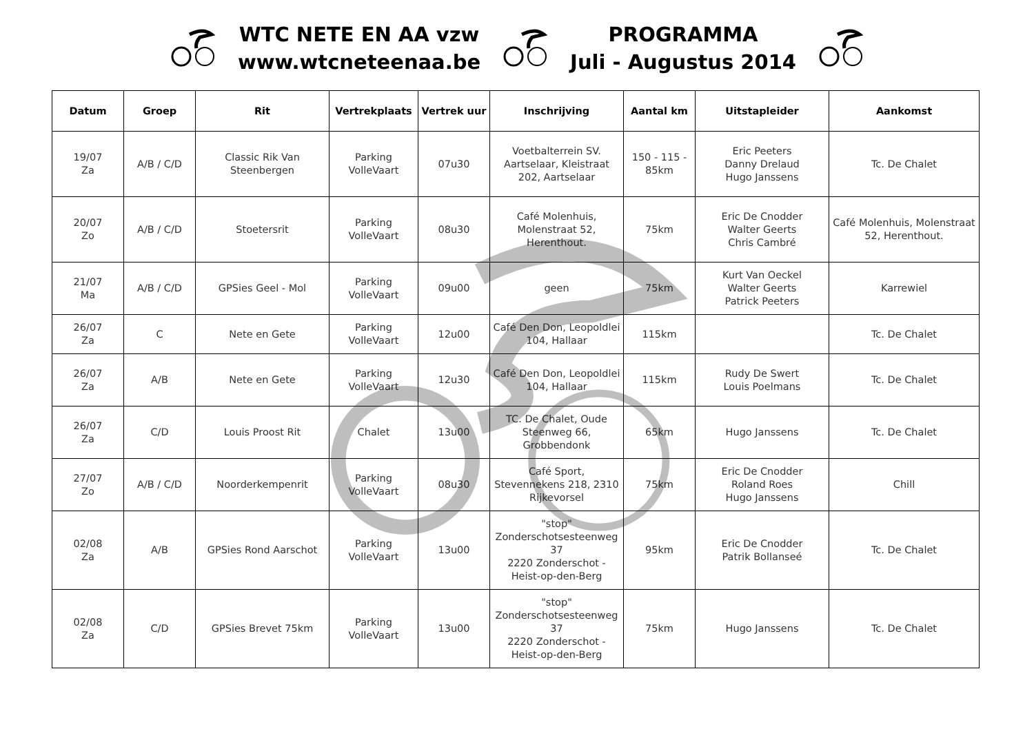WTC NETE EN AA vzw
www.wtcneteenaa.be
PROGRAMMA
Juli - Augustus 2014
| Datum | Groep | Rit | Vertrekplaats | Vertrek uur | Inschrijving | Aantal km | Uitstapleider | Aankomst |
| --- | --- | --- | --- | --- | --- | --- | --- | --- |
| 19/07 Za | A/B / C/D | Classic Rik Van Steenbergen | Parking VolleVaart | 07u30 | Voetbalterrein SV. Aartselaar, Kleistraat 202, Aartselaar | 150 - 115 - 85km | Eric Peeters Danny Drelaud Hugo Janssens | Tc. De Chalet |
| 20/07 Zo | A/B / C/D | Stoetersrit | Parking VolleVaart | 08u30 | Café Molenhuis, Molenstraat 52, Herenthout. | 75km | Eric De Cnodder Walter Geerts Chris Cambré | Café Molenhuis, Molenstraat 52, Herenthout. |
| 21/07 Ma | A/B / C/D | GPSies Geel - Mol | Parking VolleVaart | 09u00 | geen | 75km | Kurt Van Oeckel Walter Geerts Patrick Peeters | Karrewiel |
| 26/07 Za | C | Nete en Gete | Parking VolleVaart | 12u00 | Café Den Don, Leopoldlei 104, Hallaar | 115km | | Tc. De Chalet |
| 26/07 Za | A/B | Nete en Gete | Parking VolleVaart | 12u30 | Café Den Don, Leopoldlei 104, Hallaar | 115km | Rudy De Swert Louis Poelmans | Tc. De Chalet |
| 26/07 Za | C/D | Louis Proost Rit | Chalet | 13u00 | TC. De Chalet, Oude Steenweg 66, Grobbendonk | 65km | Hugo Janssens | Tc. De Chalet |
| 27/07 Zo | A/B / C/D | Noorderkempenrit | Parking VolleVaart | 08u30 | Café Sport, Stevennekens 218, 2310 Rijkevorsel | 75km | Eric De Cnodder Roland Roes Hugo Janssens | Chill |
| 02/08 Za | A/B | GPSies Rond Aarschot | Parking VolleVaart | 13u00 | "stop" Zonderschotsesteenweg 37 2220 Zonderschot - Heist-op-den-Berg | 95km | Eric De Cnodder Patrik Bollanseé | Tc. De Chalet |
| 02/08 Za | C/D | GPSies Brevet 75km | Parking VolleVaart | 13u00 | "stop" Zonderschotsesteenweg 37 2220 Zonderschot - Heist-op-den-Berg | 75km | Hugo Janssens | Tc. De Chalet |